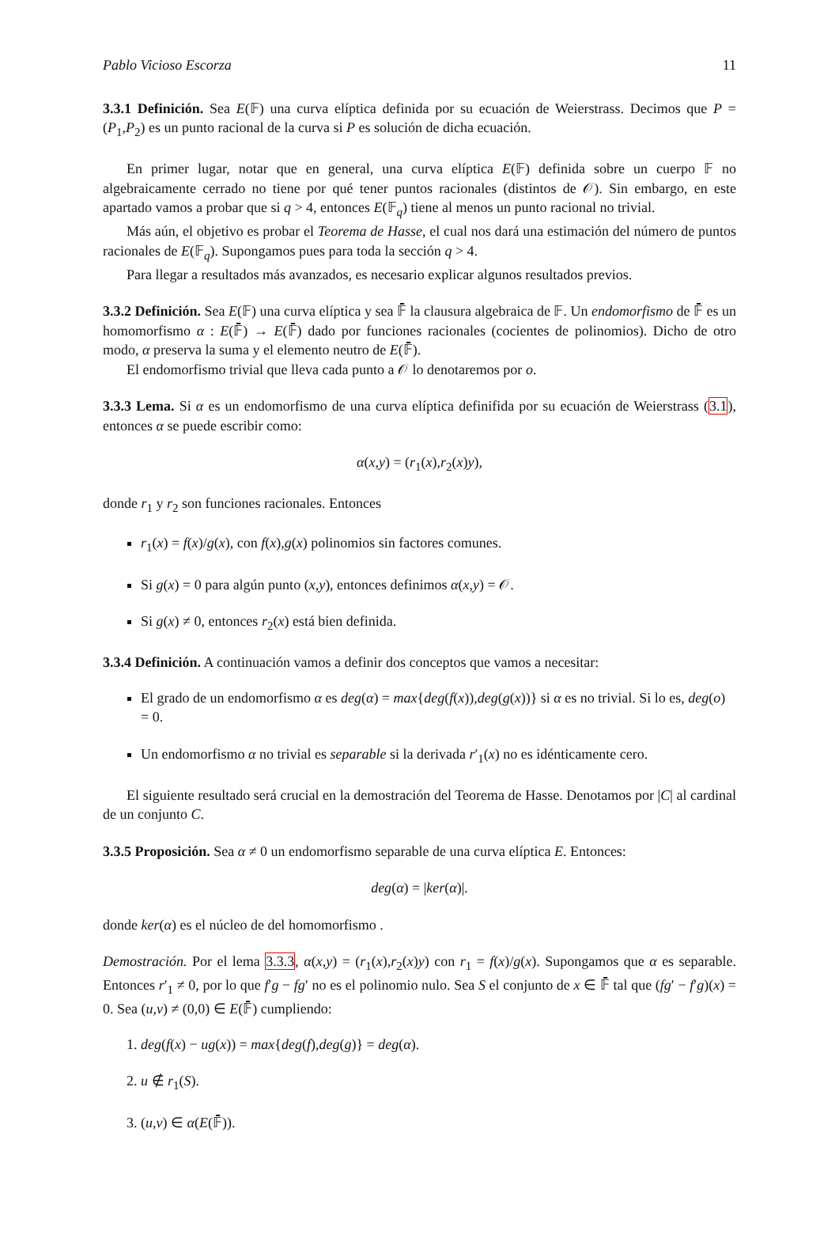Pablo Vicioso Escorza 11
3.3.1 Definición. Sea E(𝔽) una curva elíptica definida por su ecuación de Weierstrass. Decimos que P = (P<sub>1</sub>,P<sub>2</sub>) es un punto racional de la curva si P es solución de dicha ecuación.
En primer lugar, notar que en general, una curva elíptica E(𝔽) definida sobre un cuerpo 𝔽 no algebraicamente cerrado no tiene por qué tener puntos racionales (distintos de 𝒪). Sin embargo, en este apartado vamos a probar que si q > 4, entonces E(𝔽<sub>q</sub>) tiene al menos un punto racional no trivial.
Más aún, el objetivo es probar el Teorema de Hasse, el cual nos dará una estimación del número de puntos racionales de E(𝔽<sub>q</sub>). Supongamos pues para toda la sección q > 4.
Para llegar a resultados más avanzados, es necesario explicar algunos resultados previos.
3.3.2 Definición. Sea E(𝔽) una curva elíptica y sea 𝔽̄ la clausura algebraica de 𝔽. Un endomorfismo de 𝔽̄ es un homomorfismo α : E(𝔽̄) → E(𝔽̄) dado por funciones racionales (cocientes de polinomios). Dicho de otro modo, α preserva la suma y el elemento neutro de E(𝔽̄).
El endomorfismo trivial que lleva cada punto a 𝒪 lo denotaremos por o.
3.3.3 Lema. Si α es un endomorfismo de una curva elíptica definifida por su ecuación de Weierstrass (3.1), entonces α se puede escribir como:
α(x,y) = (r<sub>1</sub>(x),r<sub>2</sub>(x)y),
donde r<sub>1</sub> y r<sub>2</sub> son funciones racionales. Entonces
r<sub>1</sub>(x) = f(x)/g(x), con f(x),g(x) polinomios sin factores comunes.
Si g(x) = 0 para algún punto (x,y), entonces definimos α(x,y) = 𝒪.
Si g(x) ≠ 0, entonces r<sub>2</sub>(x) está bien definida.
3.3.4 Definición. A continuación vamos a definir dos conceptos que vamos a necesitar:
El grado de un endomorfismo α es deg(α) = max{deg(f(x)),deg(g(x))} si α es no trivial. Si lo es, deg(o) = 0.
Un endomorfismo α no trivial es separable si la derivada r′<sub>1</sub>(x) no es idénticamente cero.
El siguiente resultado será crucial en la demostración del Teorema de Hasse. Denotamos por |C| al cardinal de un conjunto C.
3.3.5 Proposición. Sea α ≠ 0 un endomorfismo separable de una curva elíptica E. Entonces:
deg(α) = |ker(α)|.
donde ker(α) es el núcleo de del homomorfismo .
Demostración. Por el lema 3.3.3, α(x,y) = (r<sub>1</sub>(x),r<sub>2</sub>(x)y) con r<sub>1</sub> = f(x)/g(x). Supongamos que α es separable. Entonces r′<sub>1</sub> ≠ 0, por lo que f′g − fg′ no es el polinomio nulo. Sea S el conjunto de x ∈ 𝔽̄ tal que (fg′ − f′g)(x) = 0. Sea (u,v) ≠ (0,0) ∈ E(𝔽̄) cumpliendo:
1. deg(f(x) − ug(x)) = max{deg(f),deg(g)} = deg(α).
2. u ∉ r<sub>1</sub>(S).
3. (u,v) ∈ α(E(𝔽̄)).